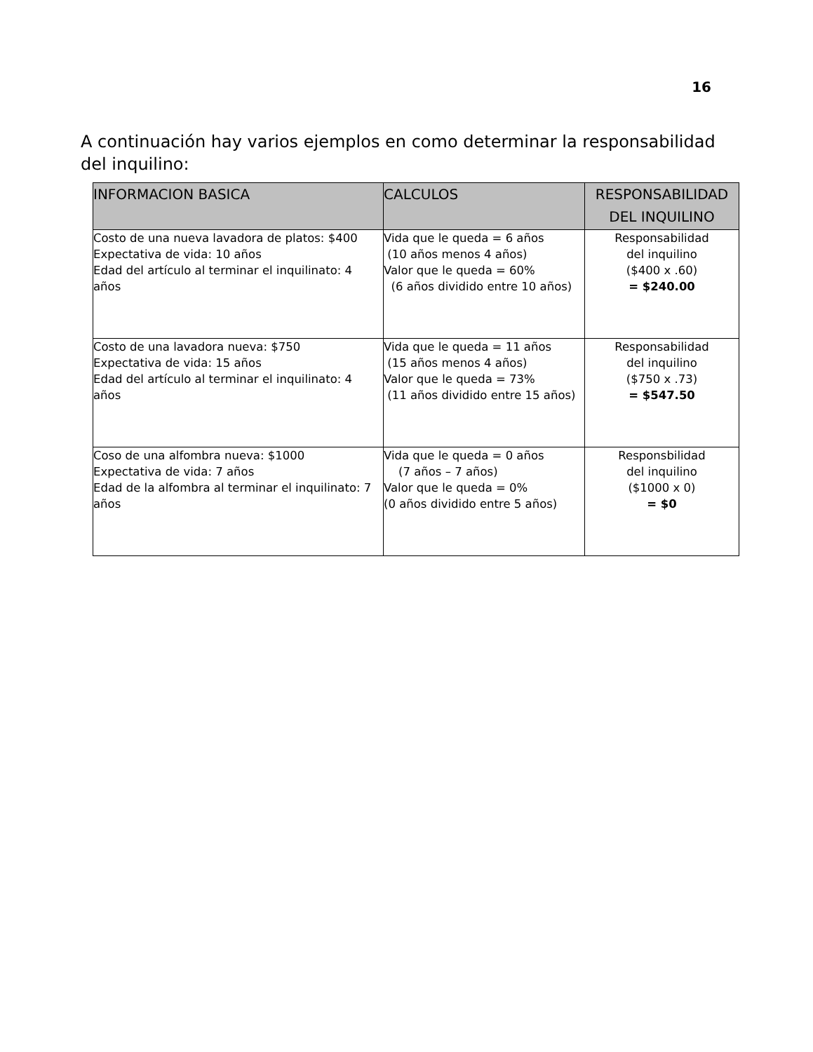16
A continuación hay varios ejemplos en como determinar la responsabilidad del inquilino:
| INFORMACION BASICA | CALCULOS | RESPONSABILIDAD DEL INQUILINO |
| --- | --- | --- |
| Costo de una nueva lavadora de platos: $400 Expectativa de vida: 10 años Edad del artículo al terminar el inquilinato: 4 años | Vida que le queda = 6 años (10 años menos 4 años) Valor que le queda = 60% (6 años dividido entre 10 años) | Responsabilidad del inquilino ($400 x .60) = $240.00 |
| Costo de una lavadora nueva: $750 Expectativa de vida: 15 años Edad del artículo al terminar el inquilinato: 4 años | Vida que le queda = 11 años (15 años menos 4 años) Valor que le queda = 73% (11 años dividido entre 15 años) | Responsabilidad del inquilino ($750 x .73) = $547.50 |
| Coso de una alfombra nueva: $1000 Expectativa de vida: 7 años Edad de la alfombra al terminar el inquilinato: 7 años | Vida que le queda = 0 años (7 años – 7 años) Valor que le queda = 0% (0 años dividido entre 5 años) | Responsbilidad del inquilino ($1000 x 0) = $0 |